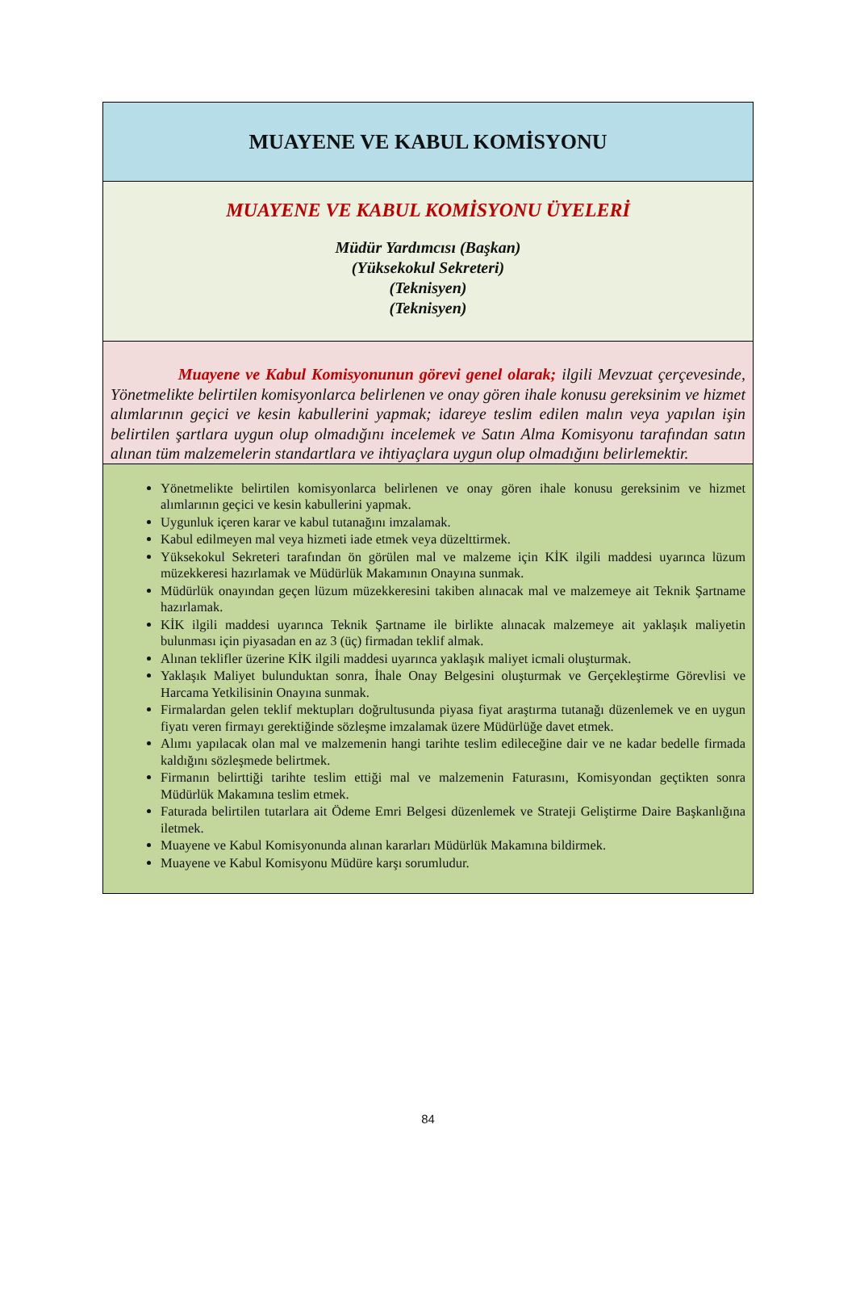| MUAYENE VE KABUL KOMİSYONU |
| MUAYENE VE KABUL KOMİSYONU ÜYELERİ Müdür Yardımcısı (Başkan) (Yüksekokul Sekreteri) (Teknisyen) (Teknisyen) |
| Muayene ve Kabul Komisyonunun görevi genel olarak; ilgili Mevzuat çerçevesinde, Yönetmelikte belirtilen komisyonlarca belirlenen ve onay gören ihale konusu gereksinim ve hizmet alımlarının geçici ve kesin kabullerini yapmak; idareye teslim edilen malın veya yapılan işin belirtilen şartlara uygun olup olmadığını incelemek ve Satın Alma Komisyonu tarafından satın alınan tüm malzemelerin standartlara ve ihtiyaçlara uygun olup olmadığını belirlemektir. |
| Yönetmelikte belirtilen komisyonlarca belirlenen ve onay gören ihale konusu gereksinim ve hizmet alımlarının geçici ve kesin kabullerini yapmak. Uygunluk içeren karar ve kabul tutanağını imzalamak. Kabul edilmeyen mal veya hizmeti iade etmek veya düzelttirmek. Yüksekokul Sekreteri tarafından ön görülen mal ve malzeme için KİK ilgili maddesi uyarınca lüzum müzekkeresi hazırlamak ve Müdürlük Makamının Onayına sunmak. Müdürlük onayından geçen lüzum müzekkeresini takiben alınacak mal ve malzemeye ait Teknik Şartname hazırlamak. KİK ilgili maddesi uyarınca Teknik Şartname ile birlikte alınacak malzemeye ait yaklaşık maliyetin bulunması için piyasadan en az 3 (üç) firmadan teklif almak. Alınan teklifler üzerine KİK ilgili maddesi uyarınca yaklaşık maliyet icmali oluşturmak. Yaklaşık Maliyet bulunduktan sonra, İhale Onay Belgesini oluşturmak ve Gerçekleştirme Görevlisi ve Harcama Yetkilisinin Onayına sunmak. Firmalardan gelen teklif mektupları doğrultusunda piyasa fiyat araştırma tutanağı düzenlemek ve en uygun fiyatı veren firmayı gerektiğinde sözleşme imzalamak üzere Müdürlüğe davet etmek. Alımı yapılacak olan mal ve malzemenin hangi tarihte teslim edileceğine dair ve ne kadar bedelle firmada kaldığını sözleşmede belirtmek. Firmanın belirttiği tarihte teslim ettiği mal ve malzemenin Faturasını, Komisyondan geçtikten sonra Müdürlük Makamına teslim etmek. Faturada belirtilen tutarlara ait Ödeme Emri Belgesi düzenlemek ve Strateji Geliştirme Daire Başkanlığına iletmek. Muayene ve Kabul Komisyonunda alınan kararları Müdürlük Makamına bildirmek. Muayene ve Kabul Komisyonu Müdüre karşı sorumludur. |
84